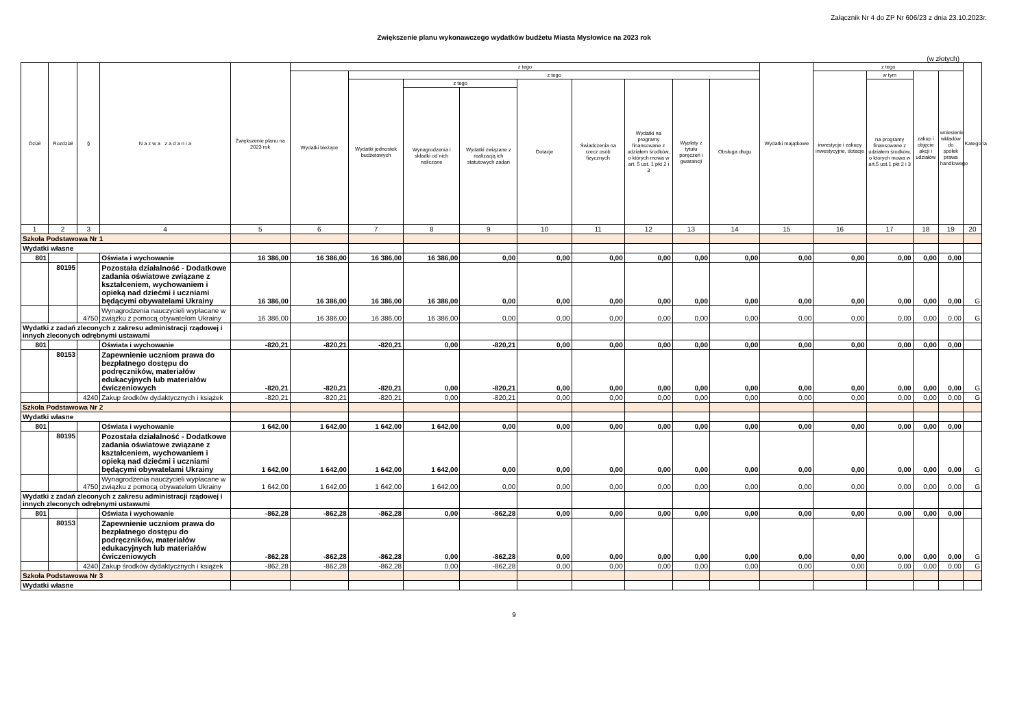Załącznik Nr 4 do ZP Nr 606/23 z dnia 23.10.2023r.
Zwiększenie planu wykonawczego wydatków budżetu Miasta Mysłowice na 2023 rok
(w złotych)
| Dział | Rozdział | § | N a z w a z a d a n i a | Zwiększenie planu na 2023 rok | z tego | | | | | | | | | Wydatki majątkowe | z tego | | | | Kategoria |
| --- | --- | --- | --- | --- | --- | --- | --- | --- | --- | --- | --- | --- | --- | --- | --- | --- | --- | --- | --- |
| | | | | | Wydatki bieżące | z tego | | | | | | | | | inwestycje i zakupy inwestycyjne, dotacje | w tym | zakup i objęcie akcji i udziałów | wniesienie wkładów do spółek prawa handlowego | |
| | | | | | | Wydatki jednostek budżetowych | z tego | | Dotacje | Świadczenia na rzecz osób fizycznych | Wydatki na programy finansowane z udziałem środków, o których mowa w art. 5 ust. 1 pkt 2 i 3 | Wypłaty z tytułu poręczeń i gwarancji | Obsługa długu | | | na programy finansowane z udziałem środków, o których mowa w art.5 ust.1 pkt 2 i 3 | | | |
| | | | | | | | Wynagrodzenia i składki od nich naliczane | Wydatki związane z realizacją ich statutowych zadań | | | | | | | | | | | |
| 1 | 2 | 3 | 4 | 5 | 6 | 7 | 8 | 9 | 10 | 11 | 12 | 13 | 14 | 15 | 16 | 17 | 18 | 19 | 20 |
| Szkoła Podstawowa Nr 1 | | | | | | | | | | | | | | | | | | | |
| Wydatki własne | | | | | | | | | | | | | | | | | | | |
| 801 | | | Oświata i wychowanie | 16 386,00 | 16 386,00 | 16 386,00 | 16 386,00 | 0,00 | 0,00 | 0,00 | 0,00 | 0,00 | 0,00 | 0,00 | 0,00 | 0,00 | 0,00 | 0,00 | |
| | 80195 | | Pozostała działalność - Dodatkowe zadania oświatowe związane z kształceniem, wychowaniem i opieką nad dziećmi i uczniami będącymi obywatelami Ukrainy | 16 386,00 | 16 386,00 | 16 386,00 | 16 386,00 | 0,00 | 0,00 | 0,00 | 0,00 | 0,00 | 0,00 | 0,00 | 0,00 | 0,00 | 0,00 | 0,00 | G |
| | | 4750 | Wynagrodzenia nauczycieli wypłacane w związku z pomocą obywatelom Ukrainy | 16 386,00 | 16 386,00 | 16 386,00 | 16 386,00 | 0,00 | 0,00 | 0,00 | 0,00 | 0,00 | 0,00 | 0,00 | 0,00 | 0,00 | 0,00 | 0,00 | G |
| Wydatki z zadań zleconych z zakresu administracji rządowej i innych zleconych odrębnymi ustawami | | | | | | | | | | | | | | | | | | | |
| 801 | | | Oświata i wychowanie | -820,21 | -820,21 | -820,21 | 0,00 | -820,21 | 0,00 | 0,00 | 0,00 | 0,00 | 0,00 | 0,00 | 0,00 | 0,00 | 0,00 | 0,00 | |
| | 80153 | | Zapewnienie uczniom prawa do bezpłatnego dostępu do podręczników, materiałów edukacyjnych lub materiałów ćwiczeniowych | -820,21 | -820,21 | -820,21 | 0,00 | -820,21 | 0,00 | 0,00 | 0,00 | 0,00 | 0,00 | 0,00 | 0,00 | 0,00 | 0,00 | 0,00 | G |
| | | 4240 | Zakup środków dydaktycznych i książek | -820,21 | -820,21 | -820,21 | 0,00 | -820,21 | 0,00 | 0,00 | 0,00 | 0,00 | 0,00 | 0,00 | 0,00 | 0,00 | 0,00 | 0,00 | G |
| Szkoła Podstawowa Nr 2 | | | | | | | | | | | | | | | | | | | |
| Wydatki własne | | | | | | | | | | | | | | | | | | | |
| 801 | | | Oświata i wychowanie | 1 642,00 | 1 642,00 | 1 642,00 | 1 642,00 | 0,00 | 0,00 | 0,00 | 0,00 | 0,00 | 0,00 | 0,00 | 0,00 | 0,00 | 0,00 | 0,00 | |
| | 80195 | | Pozostała działalność - Dodatkowe zadania oświatowe związane z kształceniem, wychowaniem i opieką nad dziećmi i uczniami będącymi obywatelami Ukrainy | 1 642,00 | 1 642,00 | 1 642,00 | 1 642,00 | 0,00 | 0,00 | 0,00 | 0,00 | 0,00 | 0,00 | 0,00 | 0,00 | 0,00 | 0,00 | 0,00 | G |
| | | 4750 | Wynagrodzenia nauczycieli wypłacane w związku z pomocą obywatelom Ukrainy | 1 642,00 | 1 642,00 | 1 642,00 | 1 642,00 | 0,00 | 0,00 | 0,00 | 0,00 | 0,00 | 0,00 | 0,00 | 0,00 | 0,00 | 0,00 | 0,00 | G |
| Wydatki z zadań zleconych z zakresu administracji rządowej i innych zleconych odrębnymi ustawami | | | | | | | | | | | | | | | | | | | |
| 801 | | | Oświata i wychowanie | -862,28 | -862,28 | -862,28 | 0,00 | -862,28 | 0,00 | 0,00 | 0,00 | 0,00 | 0,00 | 0,00 | 0,00 | 0,00 | 0,00 | 0,00 | |
| | 80153 | | Zapewnienie uczniom prawa do bezpłatnego dostępu do podręczników, materiałów edukacyjnych lub materiałów ćwiczeniowych | -862,28 | -862,28 | -862,28 | 0,00 | -862,28 | 0,00 | 0,00 | 0,00 | 0,00 | 0,00 | 0,00 | 0,00 | 0,00 | 0,00 | 0,00 | G |
| | | 4240 | Zakup środków dydaktycznych i książek | -862,28 | -862,28 | -862,28 | 0,00 | -862,28 | 0,00 | 0,00 | 0,00 | 0,00 | 0,00 | 0,00 | 0,00 | 0,00 | 0,00 | 0,00 | G |
| Szkoła Podstawowa Nr 3 | | | | | | | | | | | | | | | | | | | |
| Wydatki własne | | | | | | | | | | | | | | | | | | | |
9